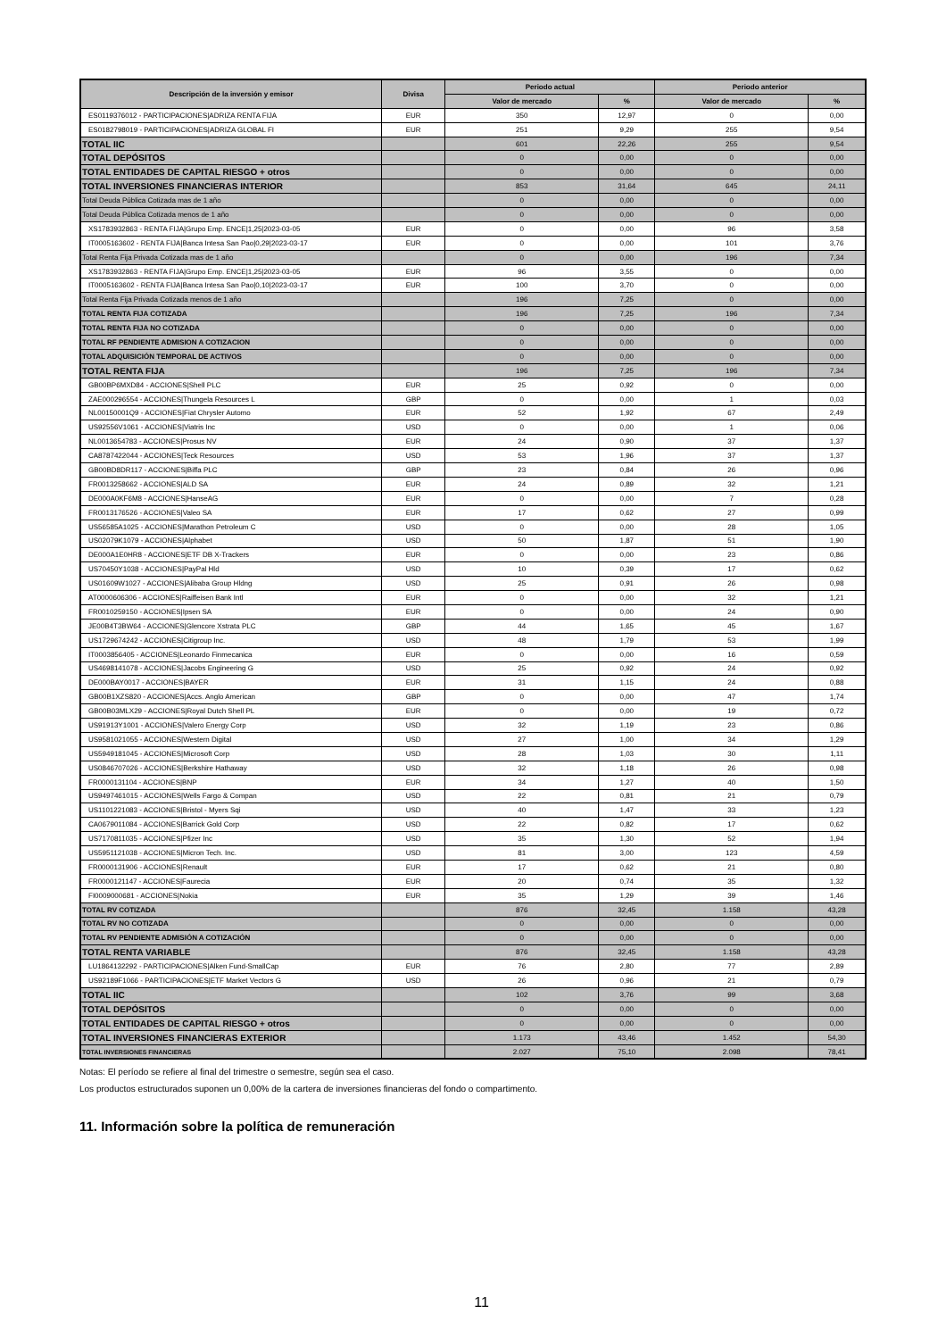| Descripción de la inversión y emisor | Divisa | Periodo actual | | Periodo anterior | |
| --- | --- | --- | --- | --- | --- |
| | | Valor de mercado | % | Valor de mercado | % |
| ES0119376012 - PARTICIPACIONES/ADRIZA RENTA FIJA | EUR | 350 | 12,97 | 0 | 0,00 |
| ES0182798019 - PARTICIPACIONES/ADRIZA GLOBAL FI | EUR | 251 | 9,29 | 255 | 9,54 |
| TOTAL IIC | | 601 | 22,26 | 255 | 9,54 |
| TOTAL DEPÓSITOS | | 0 | 0,00 | 0 | 0,00 |
| TOTAL ENTIDADES DE CAPITAL RIESGO + otros | | 0 | 0,00 | 0 | 0,00 |
| TOTAL INVERSIONES FINANCIERAS INTERIOR | | 853 | 31,64 | 645 | 24,11 |
| Total Deuda Pública Cotizada mas de 1 año | | 0 | 0,00 | 0 | 0,00 |
| Total Deuda Pública Cotizada menos de 1 año | | 0 | 0,00 | 0 | 0,00 |
| XS1783932863 - RENTA FIJA/Grupo Emp. ENCE/1,25/2023-03-05 | EUR | 0 | 0,00 | 96 | 3,58 |
| IT0005163602 - RENTA FIJA/Banca Intesa San Pao/0,29/2023-03-17 | EUR | 0 | 0,00 | 101 | 3,76 |
| Total Renta Fija Privada Cotizada mas de 1 año | | 0 | 0,00 | 196 | 7,34 |
| XS1783932863 - RENTA FIJA/Grupo Emp. ENCE/1,25/2023-03-05 | EUR | 96 | 3,55 | 0 | 0,00 |
| IT0005163602 - RENTA FIJA/Banca Intesa San Pao/0,10/2023-03-17 | EUR | 100 | 3,70 | 0 | 0,00 |
| Total Renta Fija Privada Cotizada menos de 1 año | | 196 | 7,25 | 0 | 0,00 |
| TOTAL RENTA FIJA COTIZADA | | 196 | 7,25 | 196 | 7,34 |
| TOTAL RENTA FIJA NO COTIZADA | | 0 | 0,00 | 0 | 0,00 |
| TOTAL RF PENDIENTE ADMISION A COTIZACION | | 0 | 0,00 | 0 | 0,00 |
| TOTAL ADQUISICIÓN TEMPORAL DE ACTIVOS | | 0 | 0,00 | 0 | 0,00 |
| TOTAL RENTA FIJA | | 196 | 7,25 | 196 | 7,34 |
| GB00BP6MXD84 - ACCIONES/Shell PLC | EUR | 25 | 0,92 | 0 | 0,00 |
| ZAE000296554 - ACCIONES/Thungela Resources L | GBP | 0 | 0,00 | 1 | 0,03 |
| NL00150001Q9 - ACCIONES/Fiat Chrysler Automo | EUR | 52 | 1,92 | 67 | 2,49 |
| US92556V1061 - ACCIONES/Viatris Inc | USD | 0 | 0,00 | 1 | 0,06 |
| NL0013654783 - ACCIONES/Prosus NV | EUR | 24 | 0,90 | 37 | 1,37 |
| CA8787422044 - ACCIONES/Teck Resources | USD | 53 | 1,96 | 37 | 1,37 |
| GB00BD8DR117 - ACCIONES/Biffa PLC | GBP | 23 | 0,84 | 26 | 0,96 |
| FR0013258662 - ACCIONES/ALD SA | EUR | 24 | 0,89 | 32 | 1,21 |
| DE000A0KF6M8 - ACCIONES/HanseAG | EUR | 0 | 0,00 | 7 | 0,28 |
| FR0013176526 - ACCIONES/Valeo SA | EUR | 17 | 0,62 | 27 | 0,99 |
| US56585A1025 - ACCIONES/Marathon Petroleum C | USD | 0 | 0,00 | 28 | 1,05 |
| US02079K1079 - ACCIONES/Alphabet | USD | 50 | 1,87 | 51 | 1,90 |
| DE000A1E0HR8 - ACCIONES/ETF DB X-Trackers | EUR | 0 | 0,00 | 23 | 0,86 |
| US70450Y1038 - ACCIONES/PayPal Hld | USD | 10 | 0,39 | 17 | 0,62 |
| US01609W1027 - ACCIONES/Alibaba Group Hldng | USD | 25 | 0,91 | 26 | 0,98 |
| AT0000606306 - ACCIONES/Raiffeisen Bank Intl | EUR | 0 | 0,00 | 32 | 1,21 |
| FR0010259150 - ACCIONES/Ipsen SA | EUR | 0 | 0,00 | 24 | 0,90 |
| JE00B4T3BW64 - ACCIONES/Glencore Xstrata PLC | GBP | 44 | 1,65 | 45 | 1,67 |
| US1729674242 - ACCIONES/Citigroup Inc. | USD | 48 | 1,79 | 53 | 1,99 |
| IT0003856405 - ACCIONES/Leonardo Finmecanica | EUR | 0 | 0,00 | 16 | 0,59 |
| US4698141078 - ACCIONES/Jacobs Engineering G | USD | 25 | 0,92 | 24 | 0,92 |
| DE000BAY0017 - ACCIONES/BAYER | EUR | 31 | 1,15 | 24 | 0,88 |
| GB00B1XZS820 - ACCIONES/Accs. Anglo American | GBP | 0 | 0,00 | 47 | 1,74 |
| GB00B03MLX29 - ACCIONES/Royal Dutch Shell PL | EUR | 0 | 0,00 | 19 | 0,72 |
| US91913Y1001 - ACCIONES/Valero Energy Corp | USD | 32 | 1,19 | 23 | 0,86 |
| US9581021055 - ACCIONES/Western Digital | USD | 27 | 1,00 | 34 | 1,29 |
| US5949181045 - ACCIONES/Microsoft Corp | USD | 28 | 1,03 | 30 | 1,11 |
| US0846707026 - ACCIONES/Berkshire Hathaway | USD | 32 | 1,18 | 26 | 0,98 |
| FR0000131104 - ACCIONES/BNP | EUR | 34 | 1,27 | 40 | 1,50 |
| US9497461015 - ACCIONES/Wells Fargo & Compan | USD | 22 | 0,81 | 21 | 0,79 |
| US1101221083 - ACCIONES/Bristol - Myers Sqi | USD | 40 | 1,47 | 33 | 1,23 |
| CA0679011084 - ACCIONES/Barrick Gold Corp | USD | 22 | 0,82 | 17 | 0,62 |
| US7170811035 - ACCIONES/Pfizer Inc | USD | 35 | 1,30 | 52 | 1,94 |
| US5951121038 - ACCIONES/Micron Tech. Inc. | USD | 81 | 3,00 | 123 | 4,59 |
| FR0000131906 - ACCIONES/Renault | EUR | 17 | 0,62 | 21 | 0,80 |
| FR0000121147 - ACCIONES/Faurecia | EUR | 20 | 0,74 | 35 | 1,32 |
| FI0009000681 - ACCIONES/Nokia | EUR | 35 | 1,29 | 39 | 1,46 |
| TOTAL RV COTIZADA | | 876 | 32,45 | 1.158 | 43,28 |
| TOTAL RV NO COTIZADA | | 0 | 0,00 | 0 | 0,00 |
| TOTAL RV PENDIENTE ADMISIÓN A COTIZACIÓN | | 0 | 0,00 | 0 | 0,00 |
| TOTAL RENTA VARIABLE | | 876 | 32,45 | 1.158 | 43,28 |
| LU1864132292 - PARTICIPACIONES/Alken Fund-SmallCap | EUR | 76 | 2,80 | 77 | 2,89 |
| US92189F1066 - PARTICIPACIONES/ETF Market Vectors G | USD | 26 | 0,96 | 21 | 0,79 |
| TOTAL IIC | | 102 | 3,76 | 99 | 3,68 |
| TOTAL DEPÓSITOS | | 0 | 0,00 | 0 | 0,00 |
| TOTAL ENTIDADES DE CAPITAL RIESGO + otros | | 0 | 0,00 | 0 | 0,00 |
| TOTAL INVERSIONES FINANCIERAS EXTERIOR | | 1.173 | 43,46 | 1.452 | 54,30 |
| TOTAL INVERSIONES FINANCIERAS | | 2.027 | 75,10 | 2.098 | 78,41 |
Notas: El período se refiere al final del trimestre o semestre, según sea el caso.
Los productos estructurados suponen un 0,00% de la cartera de inversiones financieras del fondo o compartimento.
11. Información sobre la política de remuneración
11